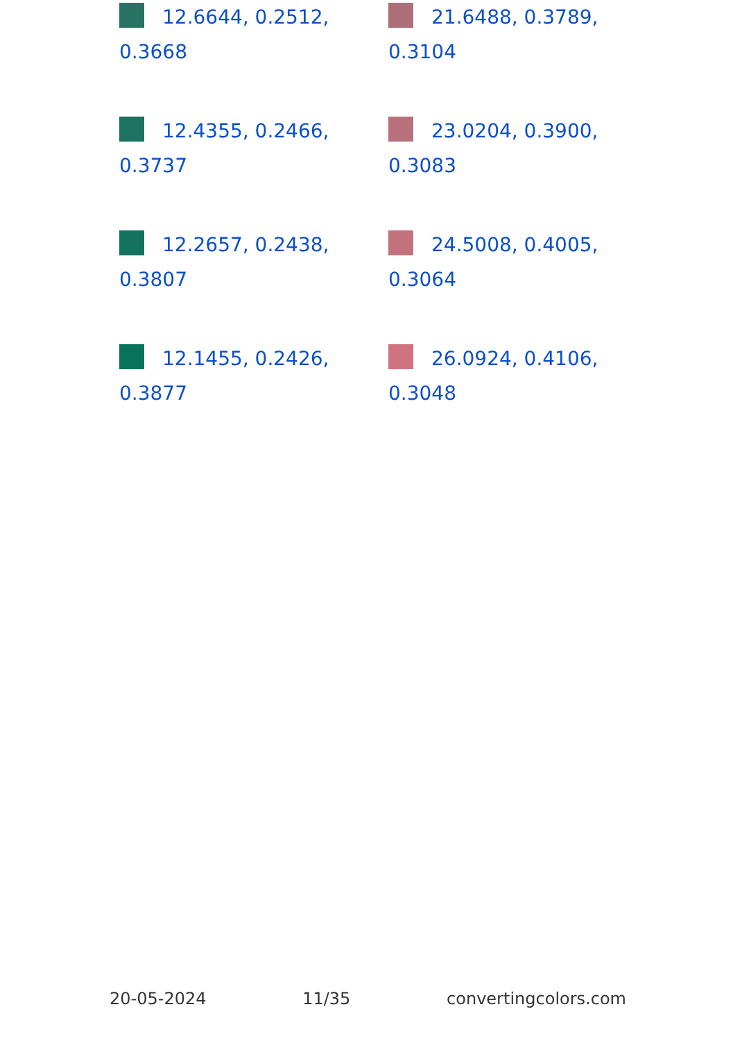12.6644, 0.2512, 0.3668
21.6488, 0.3789, 0.3104
12.4355, 0.2466, 0.3737
23.0204, 0.3900, 0.3083
12.2657, 0.2438, 0.3807
24.5008, 0.4005, 0.3064
12.1455, 0.2426, 0.3877
26.0924, 0.4106, 0.3048
20-05-2024 11/35 convertingcolors.com